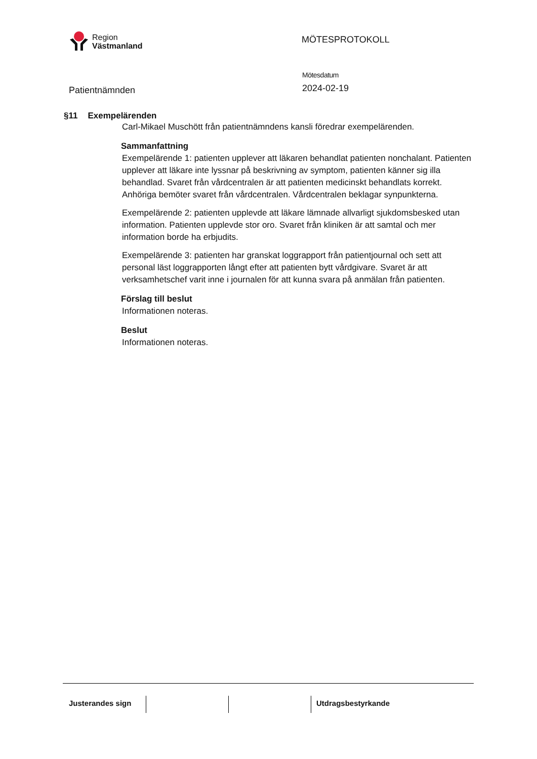Region
Västmanland
MÖTESPROTOKOLL
Patientnämnden
Mötesdatum
2024-02-19
§11 Exempelärenden
Carl-Mikael Muschött från patientnämndens kansli föredrar exempelärenden.
Sammanfattning
Exempelärende 1: patienten upplever att läkaren behandlat patienten nonchalant. Patienten upplever att läkare inte lyssnar på beskrivning av symptom, patienten känner sig illa behandlad. Svaret från vårdcentralen är att patienten medicinskt behandlats korrekt. Anhöriga bemöter svaret från vårdcentralen. Vårdcentralen beklagar synpunkterna.
Exempelärende 2: patienten upplevde att läkare lämnade allvarligt sjukdomsbesked utan information. Patienten upplevde stor oro. Svaret från kliniken är att samtal och mer information borde ha erbjudits.
Exempelärende 3: patienten har granskat loggrapport från patientjournal och sett att personal läst loggrapporten långt efter att patienten bytt vårdgivare. Svaret är att verksamhetschef varit inne i journalen för att kunna svara på anmälan från patienten.
Förslag till beslut
Informationen noteras.
Beslut
Informationen noteras.
Justerandes sign Utdragsbestyrkande